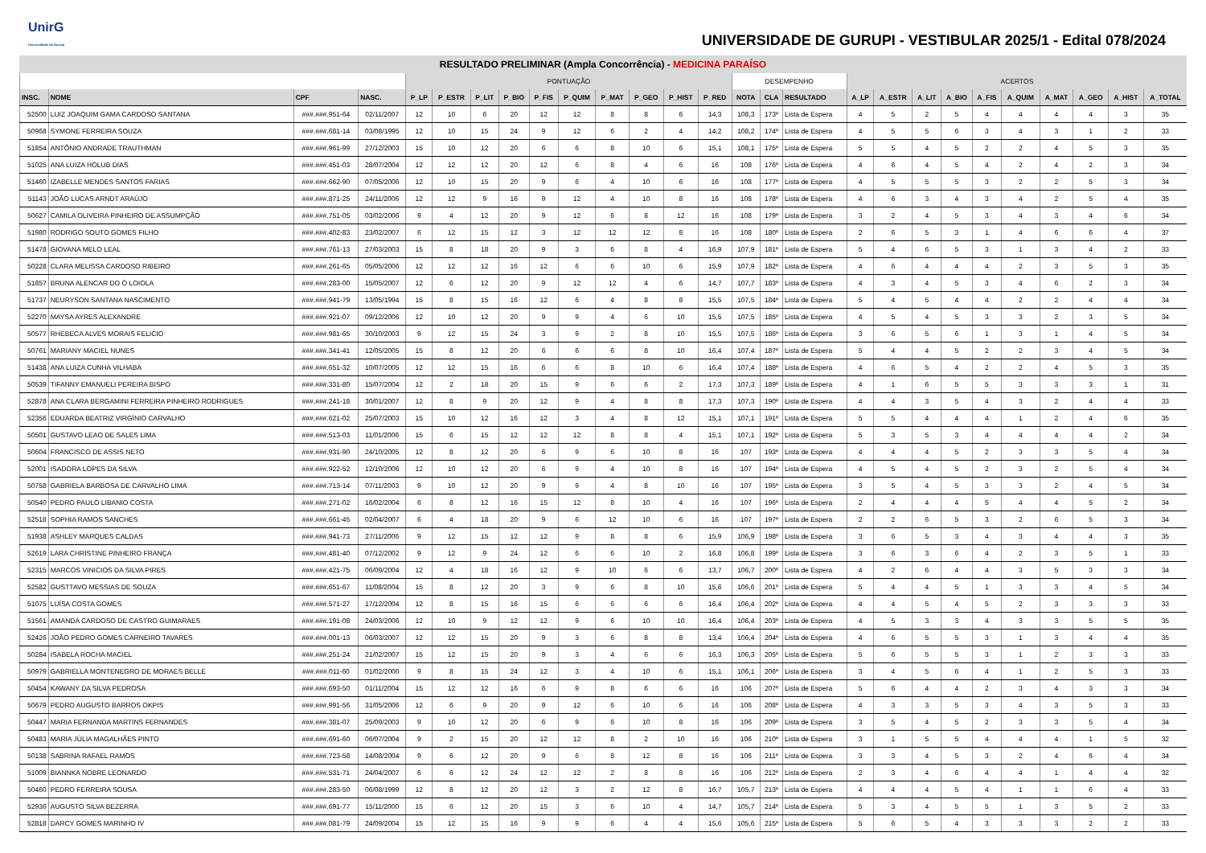UnirG
Universidade de Gurupi
UNIVERSIDADE DE GURUPI - VESTIBULAR 2025/1 - Edital 078/2024
RESULTADO PRELIMINAR (Ampla Concorrência) - MEDICINA PARAÍSO
| | | | | PONTUAÇÃO | | | | | | | | | | DESEMPENHO | | | ACERTOS | | | | | | | | | |
| --- | --- | --- | --- | --- | --- | --- | --- | --- | --- | --- | --- | --- | --- | --- | --- | --- | --- | --- | --- | --- | --- | --- | --- | --- | --- | --- |
| INSC. | NOME | CPF | NASC. | P_LP | P_ESTR | P_LIT | P_BIO | P_FIS | P_QUIM | P_MAT | P_GEO | P_HIST | P_RED | NOTA | CLA | RESULTADO | A_LP | A_ESTR | A_LIT | A_BIO | A_FIS | A_QUIM | A_MAT | A_GEO | A_HIST | A_TOTAL |
| 52500 | LUIZ JOAQUIM GAMA CARDOSO SANTANA | ###.###.951-64 | 02/11/2007 | 12 | 10 | 6 | 20 | 12 | 12 | 8 | 8 | 6 | 14,3 | 108,3 | 173º | Lista de Espera | 4 | 5 | 2 | 5 | 4 | 4 | 4 | 4 | 3 | 35 |
| 50968 | SYMONE FERREIRA SOUZA | ###.###.681-14 | 03/08/1995 | 12 | 10 | 15 | 24 | 9 | 12 | 6 | 2 | 4 | 14,2 | 108,2 | 174º | Lista de Espera | 4 | 5 | 5 | 6 | 3 | 4 | 3 | 1 | 2 | 33 |
| 51854 | ANTÔNIO ANDRADE TRAUTHMAN | ###.###.961-99 | 27/12/2003 | 15 | 10 | 12 | 20 | 6 | 6 | 8 | 10 | 6 | 15,1 | 108,1 | 175º | Lista de Espera | 5 | 5 | 4 | 5 | 2 | 2 | 4 | 5 | 3 | 35 |
| 51025 | ANA LUIZA HOLUB DIAS | ###.###.451-03 | 28/07/2004 | 12 | 12 | 12 | 20 | 12 | 6 | 8 | 4 | 6 | 16 | 108 | 176º | Lista de Espera | 4 | 6 | 4 | 5 | 4 | 2 | 4 | 2 | 3 | 34 |
| 51460 | IZABELLE MENDES SANTOS FARIAS | ###.###.662-90 | 07/05/2006 | 12 | 10 | 15 | 20 | 9 | 6 | 4 | 10 | 6 | 16 | 108 | 177º | Lista de Espera | 4 | 5 | 5 | 5 | 3 | 2 | 2 | 5 | 3 | 34 |
| 51143 | JOÃO LUCAS ARNDT ARAÚJO | ###.###.871-25 | 24/11/2006 | 12 | 12 | 9 | 16 | 9 | 12 | 4 | 10 | 8 | 16 | 108 | 178º | Lista de Espera | 4 | 6 | 3 | 4 | 3 | 4 | 2 | 5 | 4 | 35 |
| 50627 | CAMILA OLIVEIRA PINHEIRO DE ASSUMPÇÃO | ###.###.751-05 | 03/02/2006 | 9 | 4 | 12 | 20 | 9 | 12 | 6 | 8 | 12 | 16 | 108 | 179º | Lista de Espera | 3 | 2 | 4 | 5 | 3 | 4 | 3 | 4 | 6 | 34 |
| 51980 | RODRIGO SOUTO GOMES FILHO | ###.###.402-83 | 23/02/2007 | 6 | 12 | 15 | 12 | 3 | 12 | 12 | 12 | 8 | 16 | 108 | 180º | Lista de Espera | 2 | 6 | 5 | 3 | 1 | 4 | 6 | 6 | 4 | 37 |
| 51478 | GIOVANA MELO LEAL | ###.###.761-13 | 27/03/2003 | 15 | 8 | 18 | 20 | 9 | 3 | 6 | 8 | 4 | 16,9 | 107,9 | 181º | Lista de Espera | 5 | 4 | 6 | 5 | 3 | 1 | 3 | 4 | 2 | 33 |
| 50228 | CLARA MELISSA CARDOSO RIBEIRO | ###.###.261-65 | 05/05/2006 | 12 | 12 | 12 | 16 | 12 | 6 | 6 | 10 | 6 | 15,9 | 107,9 | 182º | Lista de Espera | 4 | 6 | 4 | 4 | 4 | 2 | 3 | 5 | 3 | 35 |
| 51857 | BRUNA ALENCAR DO Ó LOIOLA | ###.###.283-00 | 15/05/2007 | 12 | 6 | 12 | 20 | 9 | 12 | 12 | 4 | 6 | 14,7 | 107,7 | 183º | Lista de Espera | 4 | 3 | 4 | 5 | 3 | 4 | 6 | 2 | 3 | 34 |
| 51737 | NEURYSON SANTANA NASCIMENTO | ###.###.941-79 | 13/05/1994 | 15 | 8 | 15 | 16 | 12 | 6 | 4 | 8 | 8 | 15,5 | 107,5 | 184º | Lista de Espera | 5 | 4 | 5 | 4 | 4 | 2 | 2 | 4 | 4 | 34 |
| 52270 | MAYSA AYRES ALEXANDRE | ###.###.921-07 | 09/12/2006 | 12 | 10 | 12 | 20 | 9 | 9 | 4 | 6 | 10 | 15,5 | 107,5 | 185º | Lista de Espera | 4 | 5 | 4 | 5 | 3 | 3 | 2 | 3 | 5 | 34 |
| 50577 | RHEBECA ALVES MORAIS FELICIO | ###.###.981-65 | 30/10/2003 | 9 | 12 | 15 | 24 | 3 | 9 | 2 | 8 | 10 | 15,5 | 107,5 | 186º | Lista de Espera | 3 | 6 | 5 | 6 | 1 | 3 | 1 | 4 | 5 | 34 |
| 50761 | MARIANY MACIEL NUNES | ###.###.341-41 | 12/05/2005 | 15 | 8 | 12 | 20 | 6 | 6 | 6 | 8 | 10 | 16,4 | 107,4 | 187º | Lista de Espera | 5 | 4 | 4 | 5 | 2 | 2 | 3 | 4 | 5 | 34 |
| 51438 | ANA LUIZA CUNHA VILHABA | ###.###.651-32 | 10/07/2005 | 12 | 12 | 15 | 16 | 6 | 6 | 8 | 10 | 6 | 16,4 | 107,4 | 188º | Lista de Espera | 4 | 6 | 5 | 4 | 2 | 2 | 4 | 5 | 3 | 35 |
| 50539 | TIFANNY EMANUELI PEREIRA BISPO | ###.###.331-80 | 15/07/2004 | 12 | 2 | 18 | 20 | 15 | 9 | 6 | 6 | 2 | 17,3 | 107,3 | 189º | Lista de Espera | 4 | 1 | 6 | 5 | 5 | 3 | 3 | 3 | 1 | 31 |
| 52878 | ANA CLARA BERGAMINI FERREIRA PINHEIRO RODRIGUES | ###.###.241-18 | 30/01/2007 | 12 | 8 | 9 | 20 | 12 | 9 | 4 | 8 | 8 | 17,3 | 107,3 | 190º | Lista de Espera | 4 | 4 | 3 | 5 | 4 | 3 | 2 | 4 | 4 | 33 |
| 52356 | EDUARDA BEATRIZ VIRGÍNIO CARVALHO | ###.###.621-02 | 25/07/2003 | 15 | 10 | 12 | 16 | 12 | 3 | 4 | 8 | 12 | 15,1 | 107,1 | 191º | Lista de Espera | 5 | 5 | 4 | 4 | 4 | 1 | 2 | 4 | 6 | 35 |
| 50501 | GUSTAVO LEAO DE SALES LIMA | ###.###.513-03 | 11/01/2006 | 15 | 6 | 15 | 12 | 12 | 12 | 8 | 8 | 4 | 15,1 | 107,1 | 192º | Lista de Espera | 5 | 3 | 5 | 3 | 4 | 4 | 4 | 4 | 2 | 34 |
| 50604 | FRANCISCO DE ASSIS NETO | ###.###.931-90 | 24/10/2005 | 12 | 8 | 12 | 20 | 6 | 9 | 6 | 10 | 8 | 16 | 107 | 193º | Lista de Espera | 4 | 4 | 4 | 5 | 2 | 3 | 3 | 5 | 4 | 34 |
| 52001 | ISADORA LOPES DA SILVA | ###.###.922-52 | 12/10/2006 | 12 | 10 | 12 | 20 | 6 | 9 | 4 | 10 | 8 | 16 | 107 | 194º | Lista de Espera | 4 | 5 | 4 | 5 | 2 | 3 | 2 | 5 | 4 | 34 |
| 50758 | GABRIELA BARBOSA DE CARVALHO LIMA | ###.###.713-14 | 07/11/2003 | 9 | 10 | 12 | 20 | 9 | 9 | 4 | 8 | 10 | 16 | 107 | 195º | Lista de Espera | 3 | 5 | 4 | 5 | 3 | 3 | 2 | 4 | 5 | 34 |
| 50540 | PEDRO PAULO LIBANIO COSTA | ###.###.271-02 | 16/02/2004 | 6 | 8 | 12 | 16 | 15 | 12 | 8 | 10 | 4 | 16 | 107 | 196º | Lista de Espera | 2 | 4 | 4 | 4 | 5 | 4 | 4 | 5 | 2 | 34 |
| 52518 | SOPHIA RAMOS SANCHES | ###.###.661-45 | 02/04/2007 | 6 | 4 | 18 | 20 | 9 | 6 | 12 | 10 | 6 | 16 | 107 | 197º | Lista de Espera | 2 | 2 | 6 | 5 | 3 | 2 | 6 | 5 | 3 | 34 |
| 51938 | ASHLEY MARQUES CALDAS | ###.###.941-73 | 27/11/2006 | 9 | 12 | 15 | 12 | 12 | 9 | 8 | 8 | 6 | 15,9 | 106,9 | 198º | Lista de Espera | 3 | 6 | 5 | 3 | 4 | 3 | 4 | 4 | 3 | 35 |
| 52619 | LARA CHRISTINE PINHEIRO FRANÇA | ###.###.481-40 | 07/12/2002 | 9 | 12 | 9 | 24 | 12 | 6 | 6 | 10 | 2 | 16,8 | 106,8 | 199º | Lista de Espera | 3 | 6 | 3 | 6 | 4 | 2 | 3 | 5 | 1 | 33 |
| 52315 | MARCOS VINICIOS DA SILVA PIRES | ###.###.421-75 | 06/09/2004 | 12 | 4 | 18 | 16 | 12 | 9 | 10 | 6 | 6 | 13,7 | 106,7 | 200º | Lista de Espera | 4 | 2 | 6 | 4 | 4 | 3 | 5 | 3 | 3 | 34 |
| 52582 | GUSTTAVO MESSIAS DE SOUZA | ###.###.651-67 | 11/08/2004 | 15 | 8 | 12 | 20 | 3 | 9 | 6 | 8 | 10 | 15,6 | 106,6 | 201º | Lista de Espera | 5 | 4 | 4 | 5 | 1 | 3 | 3 | 4 | 5 | 34 |
| 51075 | LUÍSA COSTA GOMES | ###.###.571-27 | 17/12/2004 | 12 | 8 | 15 | 16 | 15 | 6 | 6 | 6 | 6 | 16,4 | 106,4 | 202º | Lista de Espera | 4 | 4 | 5 | 4 | 5 | 2 | 3 | 3 | 3 | 33 |
| 51561 | AMANDA CARDOSO DE CASTRO GUIMARAES | ###.###.191-08 | 24/03/2006 | 12 | 10 | 9 | 12 | 12 | 9 | 6 | 10 | 10 | 16,4 | 106,4 | 203º | Lista de Espera | 4 | 5 | 3 | 3 | 4 | 3 | 3 | 5 | 5 | 35 |
| 52426 | JOÃO PEDRO GOMES CARNEIRO TAVARES | ###.###.001-13 | 06/03/2007 | 12 | 12 | 15 | 20 | 9 | 3 | 6 | 8 | 8 | 13,4 | 106,4 | 204º | Lista de Espera | 4 | 6 | 5 | 5 | 3 | 1 | 3 | 4 | 4 | 35 |
| 50284 | ISABELA ROCHA MACIEL | ###.###.251-24 | 21/02/2007 | 15 | 12 | 15 | 20 | 9 | 3 | 4 | 6 | 6 | 16,3 | 106,3 | 205º | Lista de Espera | 5 | 6 | 5 | 5 | 3 | 1 | 2 | 3 | 3 | 33 |
| 50979 | GABRIELLA MONTENEGRO DE MORAES BELLE | ###.###.011-60 | 01/02/2000 | 9 | 8 | 15 | 24 | 12 | 3 | 4 | 10 | 6 | 15,1 | 106,1 | 206º | Lista de Espera | 3 | 4 | 5 | 6 | 4 | 1 | 2 | 5 | 3 | 33 |
| 50454 | KAWANY DA SILVA PEDROSA | ###.###.693-50 | 01/11/2004 | 15 | 12 | 12 | 16 | 6 | 9 | 8 | 6 | 6 | 16 | 106 | 207º | Lista de Espera | 5 | 6 | 4 | 4 | 2 | 3 | 4 | 3 | 3 | 34 |
| 50679 | PEDRO AUGUSTO BARROS OKPIS | ###.###.991-56 | 31/05/2006 | 12 | 6 | 9 | 20 | 9 | 12 | 6 | 10 | 6 | 16 | 106 | 208º | Lista de Espera | 4 | 3 | 3 | 5 | 3 | 4 | 3 | 5 | 3 | 33 |
| 50447 | MARIA FERNANDA MARTINS FERNANDES | ###.###.381-07 | 25/09/2003 | 9 | 10 | 12 | 20 | 6 | 9 | 6 | 10 | 8 | 16 | 106 | 209º | Lista de Espera | 3 | 5 | 4 | 5 | 2 | 3 | 3 | 5 | 4 | 34 |
| 50483 | MARIA JÚLIA MAGALHÃES PINTO | ###.###.691-60 | 06/07/2004 | 9 | 2 | 15 | 20 | 12 | 12 | 8 | 2 | 10 | 16 | 106 | 210º | Lista de Espera | 3 | 1 | 5 | 5 | 4 | 4 | 4 | 1 | 5 | 32 |
| 50138 | SABRINA RAFAEL RAMOS | ###.###.723-58 | 14/08/2004 | 9 | 6 | 12 | 20 | 9 | 6 | 8 | 12 | 8 | 16 | 106 | 211º | Lista de Espera | 3 | 3 | 4 | 5 | 3 | 2 | 4 | 6 | 4 | 34 |
| 51009 | BIANNKA NOBRE LEONARDO | ###.###.531-71 | 24/04/2007 | 6 | 6 | 12 | 24 | 12 | 12 | 2 | 8 | 8 | 16 | 106 | 212º | Lista de Espera | 2 | 3 | 4 | 6 | 4 | 4 | 1 | 4 | 4 | 32 |
| 50460 | PEDRO FERREIRA SOUSA | ###.###.283-50 | 06/08/1999 | 12 | 8 | 12 | 20 | 12 | 3 | 2 | 12 | 8 | 16,7 | 105,7 | 213º | Lista de Espera | 4 | 4 | 4 | 5 | 4 | 1 | 1 | 6 | 4 | 33 |
| 52936 | AUGUSTO SILVA BEZERRA | ###.###.691-77 | 15/11/2000 | 15 | 6 | 12 | 20 | 15 | 3 | 6 | 10 | 4 | 14,7 | 105,7 | 214º | Lista de Espera | 5 | 3 | 4 | 5 | 5 | 1 | 3 | 5 | 2 | 33 |
| 52818 | DARCY GOMES MARINHO IV | ###.###.081-79 | 24/09/2004 | 15 | 12 | 15 | 16 | 9 | 9 | 6 | 4 | 4 | 15,6 | 105,6 | 215º | Lista de Espera | 5 | 6 | 5 | 4 | 3 | 3 | 3 | 2 | 2 | 33 |